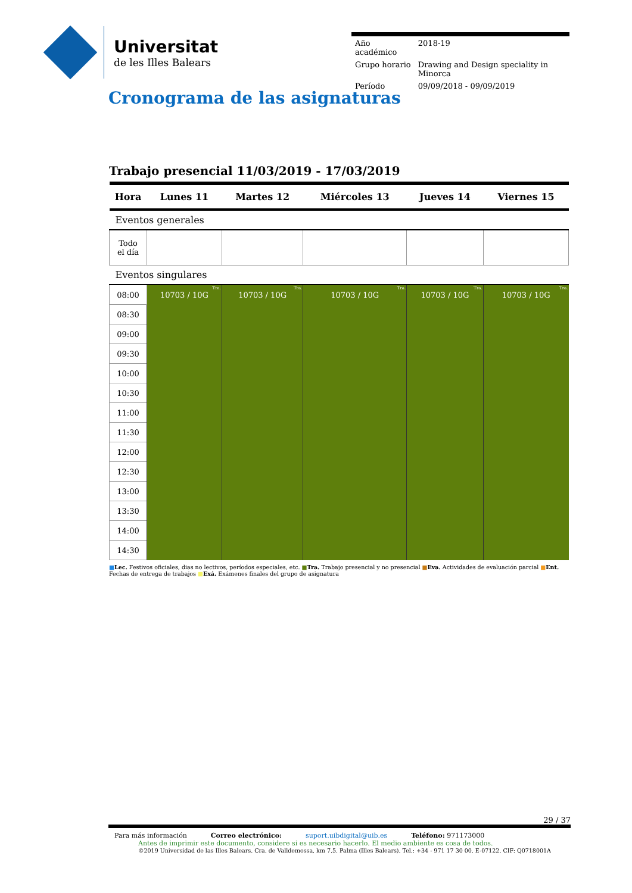Universitat
de les Illes Balears
| Año académico | 2018-19 |
| Grupo horario | Drawing and Design speciality in Minorca |
| Período | 09/09/2018 - 09/09/2019 |
Cronograma de las asignaturas
Trabajo presencial 11/03/2019 - 17/03/2019
| Hora | Lunes 11 | Martes 12 | Miércoles 13 | Jueves 14 | Viernes 15 |
| --- | --- | --- | --- | --- | --- |
| Eventos generales | | | | | |
| Todo el día | | | | | |
| Eventos singulares | | | | | |
| 08:00 | Tra. 10703 / 10G | Tra. 10703 / 10G | Tra. 10703 / 10G | Tra. 10703 / 10G | Tra. 10703 / 10G |
| 08:30 | | | | | |
| 09:00 | | | | | |
| 09:30 | | | | | |
| 10:00 | | | | | |
| 10:30 | | | | | |
| 11:00 | | | | | |
| 11:30 | | | | | |
| 12:00 | | | | | |
| 12:30 | | | | | |
| 13:00 | | | | | |
| 13:30 | | | | | |
| 14:00 | | | | | |
| 14:30 | | | | | |
■Lec. Festivos oficiales, dias no lectivos, períodos especiales, etc. ■Tra. Trabajo presencial y no presencial ■Eva. Actividades de evaluación parcial ■Ent. Fechas de entrega de trabajos ■Exá. Exámenes finales del grupo de asignatura
29 / 37
Para más información Correo electrónico: suport.uibdigital@uib.es Teléfono: 971173000
Antes de imprimir este documento, considere si es necesario hacerlo. El medio ambiente es cosa de todos.
©2019 Universidad de las Illes Balears. Cra. de Valldemossa, km 7.5. Palma (Illes Balears). Tel.: +34 - 971 17 30 00. E-07122. CIF: Q0718001A